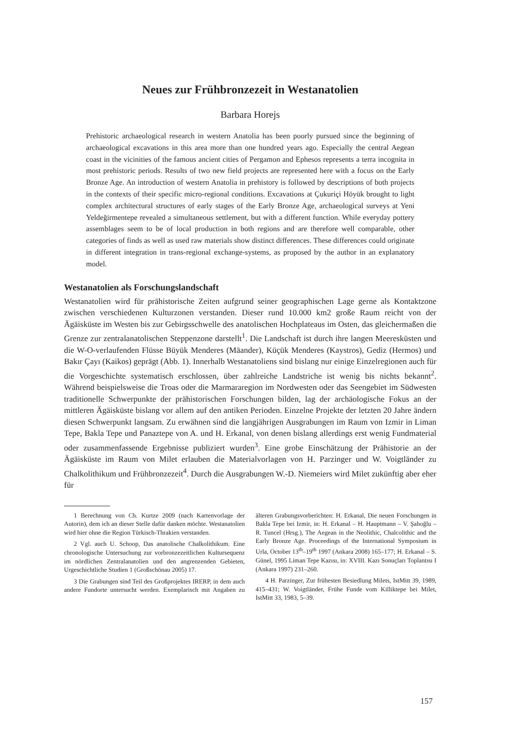Neues zur Frühbronzezeit in Westanatolien
Barbara Horejs
Prehistoric archaeological research in western Anatolia has been poorly pursued since the beginning of archaeological excavations in this area more than one hundred years ago. Especially the central Aegean coast in the vicinities of the famous ancient cities of Pergamon and Ephesos represents a terra incognita in most prehistoric periods. Results of two new field projects are represented here with a focus on the Early Bronze Age. An introduction of western Anatolia in prehistory is followed by descriptions of both projects in the contexts of their specific micro-regional conditions. Excavations at Çukuriçi Höyük brought to light complex architectural structures of early stages of the Early Bronze Age, archaeological surveys at Yeni Yeldeğirmentepe revealed a simultaneous settlement, but with a different function. While everyday pottery assemblages seem to be of local production in both regions and are therefore well comparable, other categories of finds as well as used raw materials show distinct differences. These differences could originate in different integration in trans-regional exchange-systems, as proposed by the author in an explanatory model.
Westanatolien als Forschungslandschaft
Westanatolien wird für prähistorische Zeiten aufgrund seiner geographischen Lage gerne als Kontaktzone zwischen verschiedenen Kulturzonen verstanden. Dieser rund 10.000 km2 große Raum reicht von der Ägäisküste im Westen bis zur Gebirgsschwelle des anatolischen Hochplateaus im Osten, das gleichermaßen die Grenze zur zentralanatolischen Steppenzone darstellt<sup>1</sup>. Die Landschaft ist durch ihre langen Meeresküsten und die W-O-verlaufenden Flüsse Büyük Menderes (Mäander), Küçük Menderes (Kaystros), Gediz (Hermos) und Bakır Çayı (Kaikos) geprägt (Abb. 1). Innerhalb Westanatoliens sind bislang nur einige Einzelregionen auch für die Vorgeschichte systematisch erschlossen, über zahlreiche Landstriche ist wenig bis nichts bekannt<sup>2</sup>. Während beispielsweise die Troas oder die Marmararegion im Nordwesten oder das Seengebiet im Südwesten traditionelle Schwerpunkte der prähistorischen Forschungen bilden, lag der archäologische Fokus an der mittleren Ägäisküste bislang vor allem auf den antiken Perioden. Einzelne Projekte der letzten 20 Jahre ändern diesen Schwerpunkt langsam. Zu erwähnen sind die langjährigen Ausgrabungen im Raum von Izmir in Liman Tepe, Bakla Tepe und Panaztepe von A. und H. Erkanal, von denen bislang allerdings erst wenig Fundmaterial oder zusammenfassende Ergebnisse publiziert wurden<sup>3</sup>. Eine grobe Einschätzung der Prähistorie an der Ägäisküste im Raum von Milet erlauben die Materialvorlagen von H. Parzinger und W. Voigtländer zu Chalkolithikum und Frühbronzezeit<sup>4</sup>. Durch die Ausgrabungen W.-D. Niemeiers wird Milet zukünftig aber eher für
1 Berechnung von Ch. Kurtze 2009 (nach Kartenvorlage der Autorin), dem ich an dieser Stelle dafür danken möchte. Westanatolien wird hier ohne die Region Türkisch-Thrakien verstanden.
2 Vgl. auch U. Schoop, Das anatolische Chalkolithikum. Eine chronologische Untersuchung zur vorbronzezeitlichen Kultursequenz im nördlichen Zentralanatolien und den angrenzenden Gebieten, Urgeschichtliche Studien 1 (Großschönau 2005) 17.
3 Die Grabungen sind Teil des Großprojektes IRERP, in dem auch andere Fundorte untersucht werden. Exemplarisch mit Angaben zu älteren Grabungsvorberichten: H. Erkanal, Die neuen Forschungen in Bakla Tepe bei Izmir, in: H. Erkanal – H. Hauptmann – V. Şahoğlu – R. Tuncel (Hrsg.), The Aegean in the Neolithic, Chalcolithic and the Early Bronze Age. Proceedings of the International Symposium in Urla, October 13<sup>th</sup>–19<sup>th</sup> 1997 (Ankara 2008) 165–177; H. Erkanal – S. Günel, 1995 Liman Tepe Kazısı, in: XVIII. Kazı Sonuçları Toplantısı I (Ankara 1997) 231–260.
4 H. Parzinger, Zur frühesten Besiedlung Milets, IstMitt 39, 1989, 415–431; W. Voigtländer, Frühe Funde vom Killiktepe bei Milet, IstMitt 33, 1983, 5–39.
157